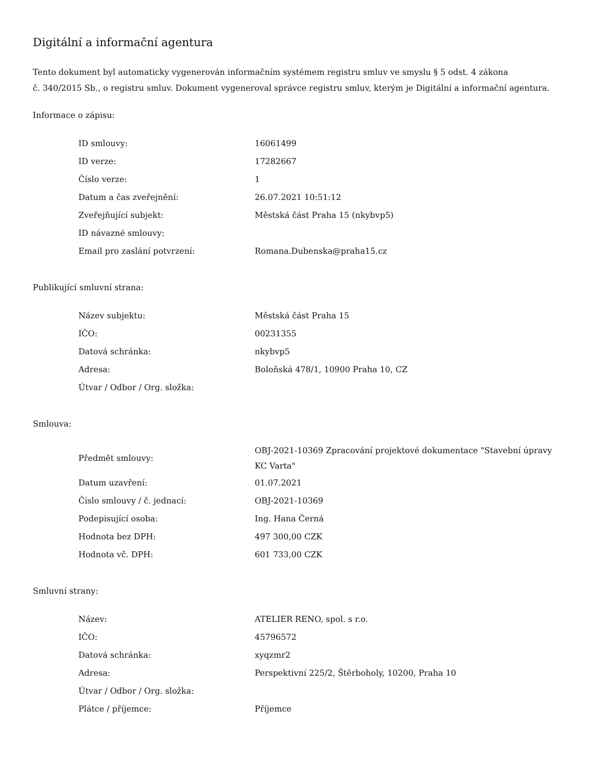Digitální a informační agentura
Tento dokument byl automaticky vygenerován informačním systémem registru smluv ve smyslu § 5 odst. 4 zákona
č. 340/2015 Sb., o registru smluv. Dokument vygeneroval správce registru smluv, kterým je Digitální a informační agentura.
Informace o zápisu:
| ID smlouvy: | 16061499 |
| ID verze: | 17282667 |
| Číslo verze: | 1 |
| Datum a čas zveřejnění: | 26.07.2021 10:51:12 |
| Zveřejňující subjekt: | Městská část Praha 15 (nkybvp5) |
| ID návazné smlouvy: | |
| Email pro zaslání potvrzení: | Romana.Dubenska@praha15.cz |
Publikující smluvní strana:
| Název subjektu: | Městská část Praha 15 |
| IČO: | 00231355 |
| Datová schránka: | nkybvp5 |
| Adresa: | Boloňská 478/1, 10900 Praha 10, CZ |
| Útvar / Odbor / Org. složka: | |
Smlouva:
| Předmět smlouvy: | OBJ-2021-10369 Zpracování projektové dokumentace "Stavební úpravy KC Varta" |
| Datum uzavření: | 01.07.2021 |
| Číslo smlouvy / č. jednací: | OBJ-2021-10369 |
| Podepisující osoba: | Ing. Hana Černá |
| Hodnota bez DPH: | 497 300,00 CZK |
| Hodnota vč. DPH: | 601 733,00 CZK |
Smluvní strany:
| Název: | ATELIER RENO, spol. s r.o. |
| IČO: | 45796572 |
| Datová schránka: | xyqzmr2 |
| Adresa: | Perspektivní 225/2, Štěrboholy, 10200, Praha 10 |
| Útvar / Odbor / Org. složka: | |
| Plátce / příjemce: | Příjemce |